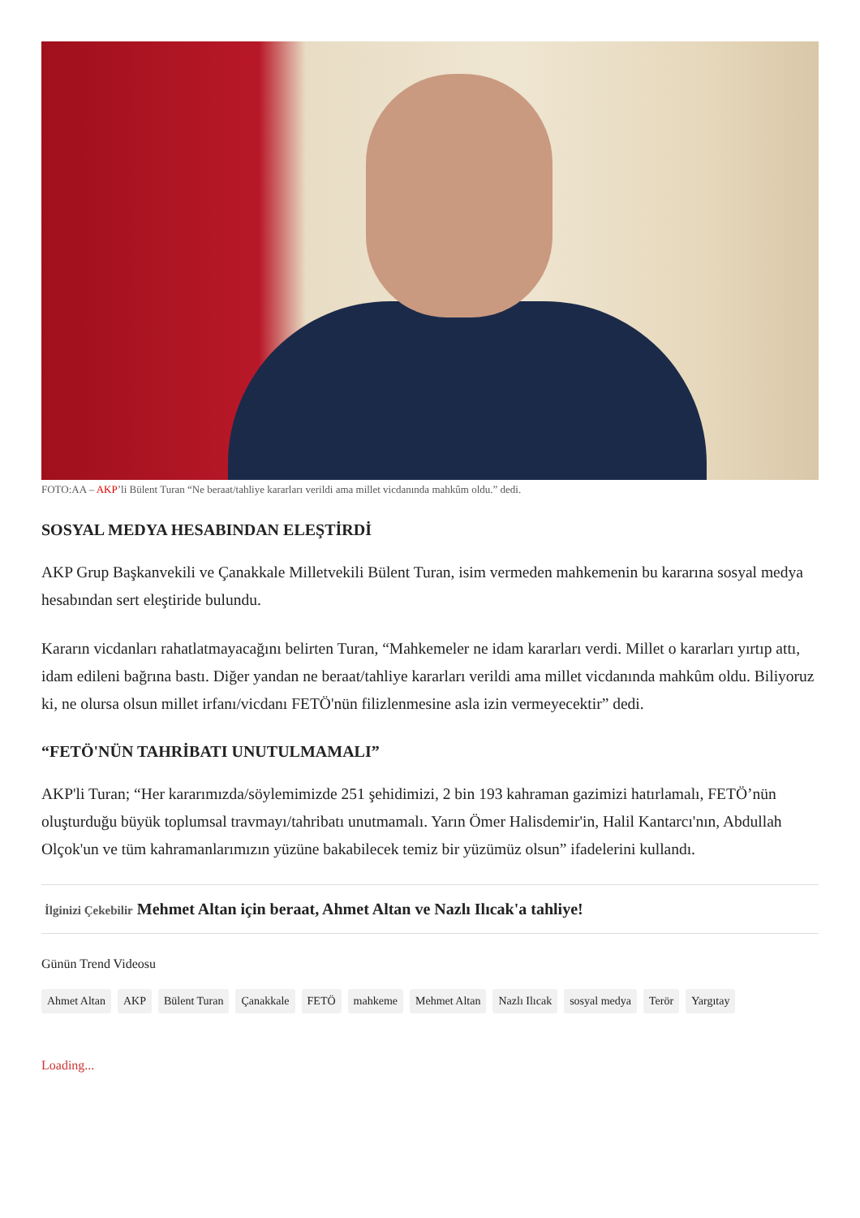FOTO:AA – AKP’li Bülent Turan “Ne beraat/tahliye kararları verildi ama millet vicdanında mahkûm oldu.” dedi.
SOSYAL MEDYA HESABINDAN ELEŞTİRDİ
AKP Grup Başkanvekili ve Çanakkale Milletvekili Bülent Turan, isim vermeden mahkemenin bu kararına sosyal medya hesabından sert eleştiride bulundu.
Kararın vicdanları rahatlatmayacağını belirten Turan, “Mahkemeler ne idam kararları verdi. Millet o kararları yırtıp attı, idam edileni bağrına bastı. Diğer yandan ne beraat/tahliye kararları verildi ama millet vicdanında mahkûm oldu. Biliyoruz ki, ne olursa olsun millet irfanı/vicdanı FETÖ'nün filizlenmesine asla izin vermeyecektir” dedi.
“FETÖ'NÜN TAHRİBATI UNUTULMAMALI”
AKP'li Turan; “Her kararımızda/söylemimizde 251 şehidimizi, 2 bin 193 kahraman gazimizi hatırlamalı, FETÖ’nün oluşturduğu büyük toplumsal travmayı/tahribatı unutmamalı. Yarın Ömer Halisdemir'in, Halil Kantarcı'nın, Abdullah Olçok'un ve tüm kahramanlarımızın yüzüne bakabilecek temiz bir yüzümüz olsun” ifadelerini kullandı.
İlginizi Çekebilir Mehmet Altan için beraat, Ahmet Altan ve Nazlı Ilıcak'a tahliye!
Günün Trend Videosu
Ahmet Altan AKP Bülent Turan Çanakkale FETÖ mahkeme Mehmet Altan Nazlı Ilıcak sosyal medya Terör Yargıtay
Loading...